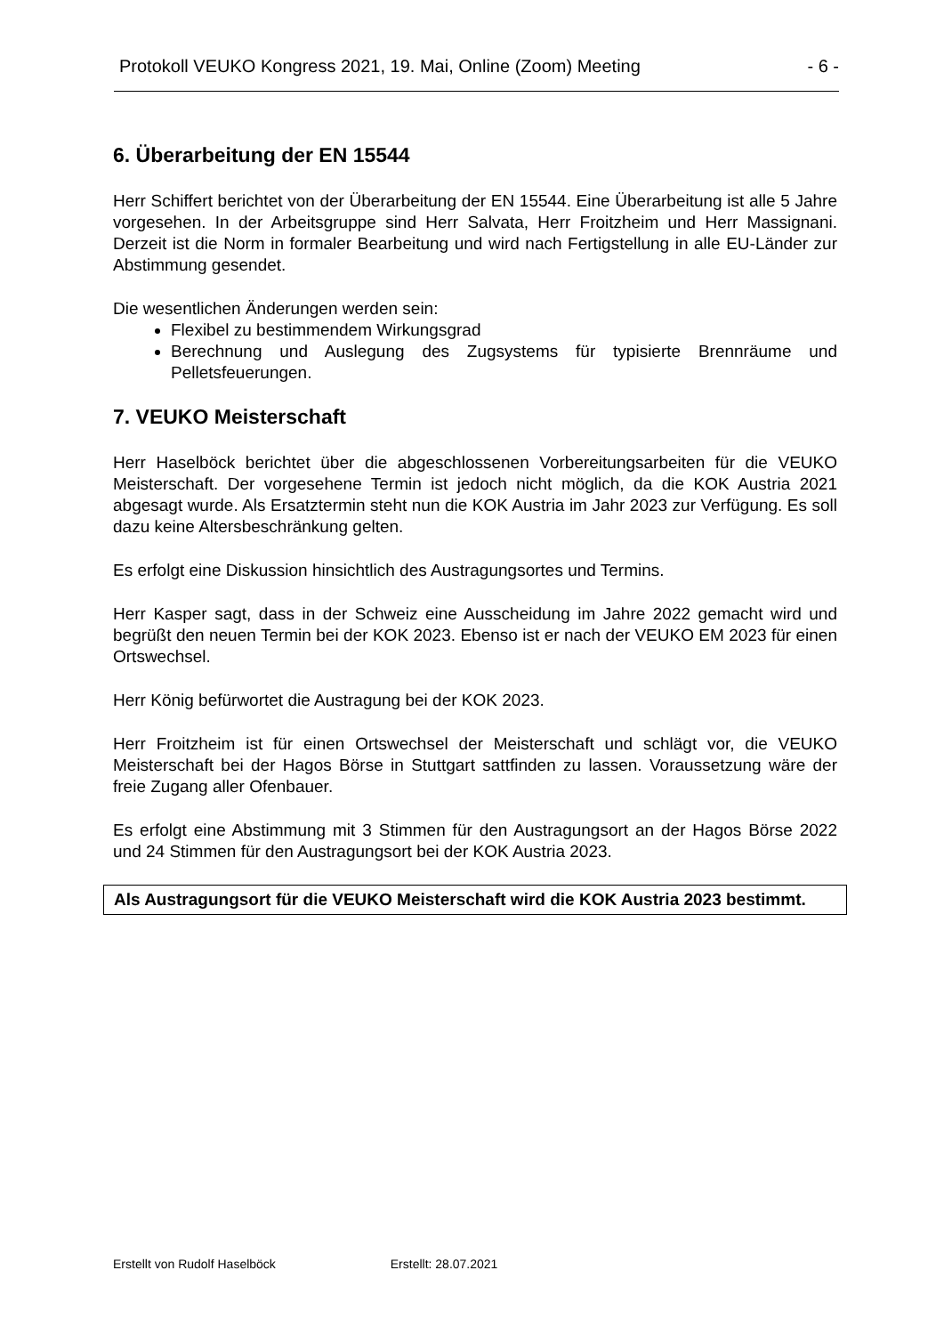Protokoll VEUKO Kongress 2021, 19. Mai, Online (Zoom) Meeting - 6 -
6. Überarbeitung der EN 15544
Herr Schiffert berichtet von der Überarbeitung der EN 15544. Eine Überarbeitung ist alle 5 Jahre vorgesehen. In der Arbeitsgruppe sind Herr Salvata, Herr Froitzheim und Herr Massignani. Derzeit ist die Norm in formaler Bearbeitung und wird nach Fertigstellung in alle EU-Länder zur Abstimmung gesendet.
Die wesentlichen Änderungen werden sein:
Flexibel zu bestimmendem Wirkungsgrad
Berechnung und Auslegung des Zugsystems für typisierte Brennräume und Pelletsfeuerungen.
7. VEUKO Meisterschaft
Herr Haselböck berichtet über die abgeschlossenen Vorbereitungsarbeiten für die VEUKO Meisterschaft. Der vorgesehene Termin ist jedoch nicht möglich, da die KOK Austria 2021 abgesagt wurde. Als Ersatztermin steht nun die KOK Austria im Jahr 2023 zur Verfügung. Es soll dazu keine Altersbeschränkung gelten.
Es erfolgt eine Diskussion hinsichtlich des Austragungsortes und Termins.
Herr Kasper sagt, dass in der Schweiz eine Ausscheidung im Jahre 2022 gemacht wird und begrüßt den neuen Termin bei der KOK 2023. Ebenso ist er nach der VEUKO EM 2023 für einen Ortswechsel.
Herr König befürwortet die Austragung bei der KOK 2023.
Herr Froitzheim ist für einen Ortswechsel der Meisterschaft und schlägt vor, die VEUKO Meisterschaft bei der Hagos Börse in Stuttgart sattfinden zu lassen. Voraussetzung wäre der freie Zugang aller Ofenbauer.
Es erfolgt eine Abstimmung mit 3 Stimmen für den Austragungsort an der Hagos Börse 2022 und 24 Stimmen für den Austragungsort bei der KOK Austria 2023.
Als Austragungsort für die VEUKO Meisterschaft wird die KOK Austria 2023 bestimmt.
Erstellt von Rudolf Haselböck Erstellt: 28.07.2021